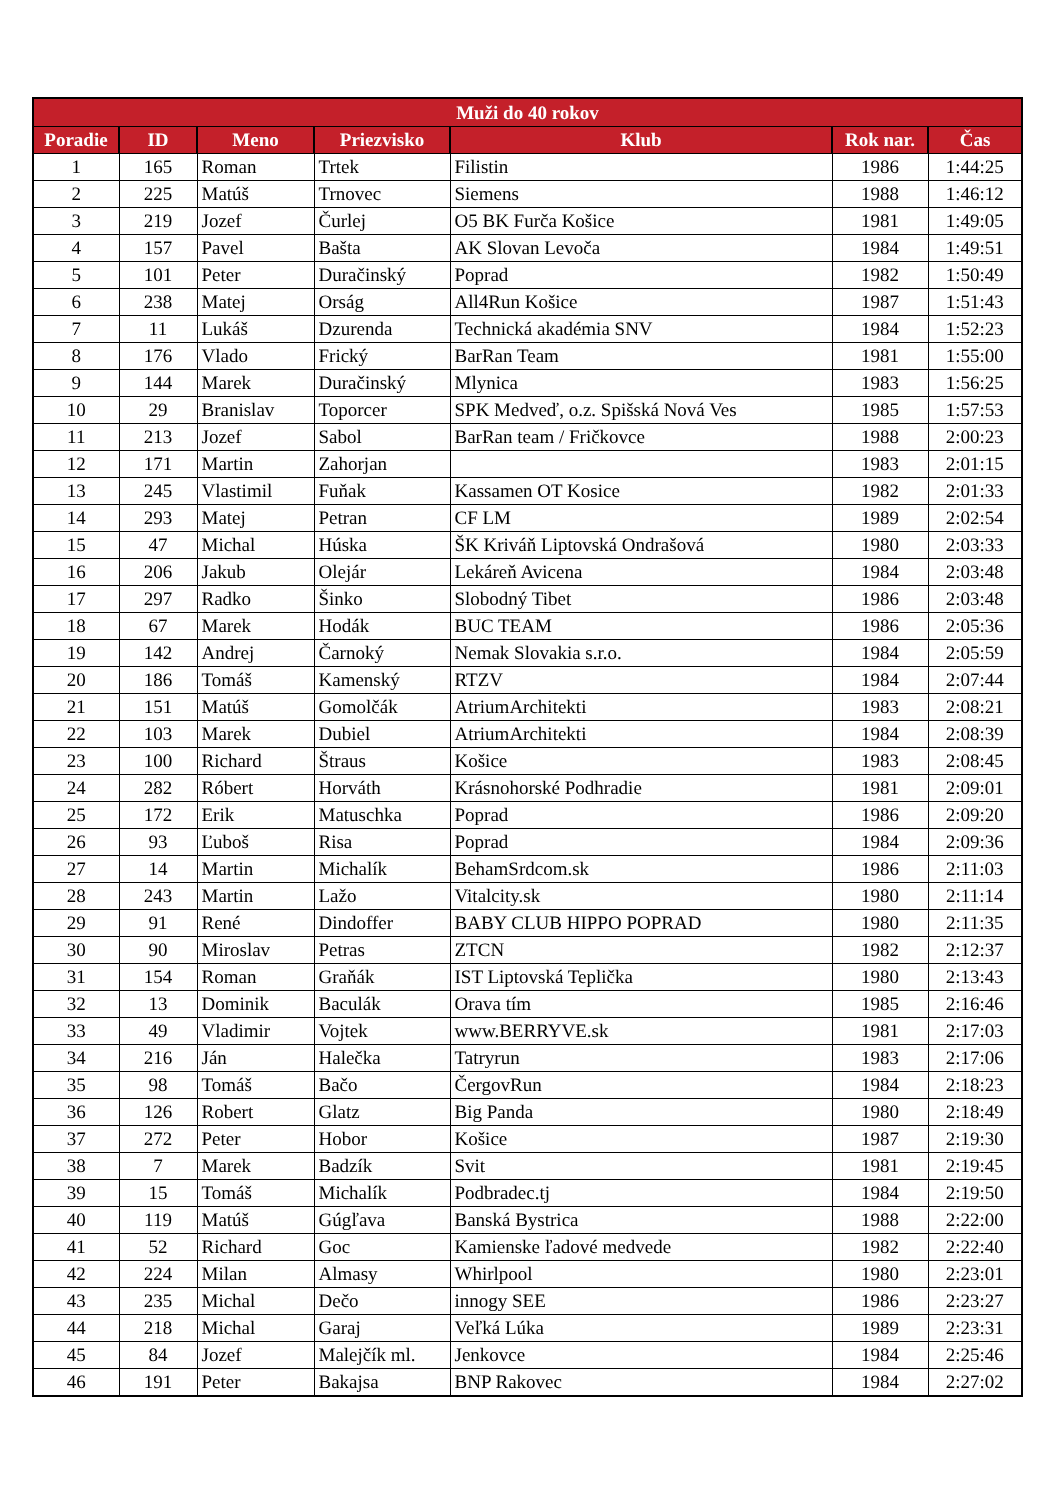| Muži do 40 rokov | | | | | | |
| --- | --- | --- | --- | --- | --- | --- |
| Poradie | ID | Meno | Priezvisko | Klub | Rok nar. | Čas |
| 1 | 165 | Roman | Trtek | Filistin | 1986 | 1:44:25 |
| 2 | 225 | Matúš | Trnovec | Siemens | 1988 | 1:46:12 |
| 3 | 219 | Jozef | Čurlej | O5 BK Furča Košice | 1981 | 1:49:05 |
| 4 | 157 | Pavel | Bašta | AK Slovan Levoča | 1984 | 1:49:51 |
| 5 | 101 | Peter | Duračinský | Poprad | 1982 | 1:50:49 |
| 6 | 238 | Matej | Orság | All4Run Košice | 1987 | 1:51:43 |
| 7 | 11 | Lukáš | Dzurenda | Technická akadémia SNV | 1984 | 1:52:23 |
| 8 | 176 | Vlado | Frický | BarRan Team | 1981 | 1:55:00 |
| 9 | 144 | Marek | Duračinský | Mlynica | 1983 | 1:56:25 |
| 10 | 29 | Branislav | Toporcer | SPK Medveď, o.z. Spišská Nová Ves | 1985 | 1:57:53 |
| 11 | 213 | Jozef | Sabol | BarRan team / Fričkovce | 1988 | 2:00:23 |
| 12 | 171 | Martin | Zahorjan | | 1983 | 2:01:15 |
| 13 | 245 | Vlastimil | Fuňak | Kassamen OT Kosice | 1982 | 2:01:33 |
| 14 | 293 | Matej | Petran | CF LM | 1989 | 2:02:54 |
| 15 | 47 | Michal | Húska | ŠK Kriváň Liptovská Ondrašová | 1980 | 2:03:33 |
| 16 | 206 | Jakub | Olejár | Lekáreň Avicena | 1984 | 2:03:48 |
| 17 | 297 | Radko | Šinko | Slobodný Tibet | 1986 | 2:03:48 |
| 18 | 67 | Marek | Hodák | BUC TEAM | 1986 | 2:05:36 |
| 19 | 142 | Andrej | Čarnoký | Nemak Slovakia s.r.o. | 1984 | 2:05:59 |
| 20 | 186 | Tomáš | Kamenský | RTZV | 1984 | 2:07:44 |
| 21 | 151 | Matúš | Gomolčák | AtriumArchitekti | 1983 | 2:08:21 |
| 22 | 103 | Marek | Dubiel | AtriumArchitekti | 1984 | 2:08:39 |
| 23 | 100 | Richard | Štraus | Košice | 1983 | 2:08:45 |
| 24 | 282 | Róbert | Horváth | Krásnohorské Podhradie | 1981 | 2:09:01 |
| 25 | 172 | Erik | Matuschka | Poprad | 1986 | 2:09:20 |
| 26 | 93 | Ľuboš | Risa | Poprad | 1984 | 2:09:36 |
| 27 | 14 | Martin | Michalík | BehamSrdcom.sk | 1986 | 2:11:03 |
| 28 | 243 | Martin | Lažo | Vitalcity.sk | 1980 | 2:11:14 |
| 29 | 91 | René | Dindoffer | BABY CLUB HIPPO POPRAD | 1980 | 2:11:35 |
| 30 | 90 | Miroslav | Petras | ZTCN | 1982 | 2:12:37 |
| 31 | 154 | Roman | Graňák | IST Liptovská Teplička | 1980 | 2:13:43 |
| 32 | 13 | Dominik | Baculák | Orava tím | 1985 | 2:16:46 |
| 33 | 49 | Vladimir | Vojtek | www.BERRYVE.sk | 1981 | 2:17:03 |
| 34 | 216 | Ján | Halečka | Tatryrun | 1983 | 2:17:06 |
| 35 | 98 | Tomáš | Bačo | ČergovRun | 1984 | 2:18:23 |
| 36 | 126 | Robert | Glatz | Big Panda | 1980 | 2:18:49 |
| 37 | 272 | Peter | Hobor | Košice | 1987 | 2:19:30 |
| 38 | 7 | Marek | Badzík | Svit | 1981 | 2:19:45 |
| 39 | 15 | Tomáš | Michalík | Podbradec.tj | 1984 | 2:19:50 |
| 40 | 119 | Matúš | Gúgľava | Banská Bystrica | 1988 | 2:22:00 |
| 41 | 52 | Richard | Goc | Kamienske ľadové medvede | 1982 | 2:22:40 |
| 42 | 224 | Milan | Almasy | Whirlpool | 1980 | 2:23:01 |
| 43 | 235 | Michal | Dečo | innogy SEE | 1986 | 2:23:27 |
| 44 | 218 | Michal | Garaj | Veľká Lúka | 1989 | 2:23:31 |
| 45 | 84 | Jozef | Malejčík ml. | Jenkovce | 1984 | 2:25:46 |
| 46 | 191 | Peter | Bakajsa | BNP Rakovec | 1984 | 2:27:02 |